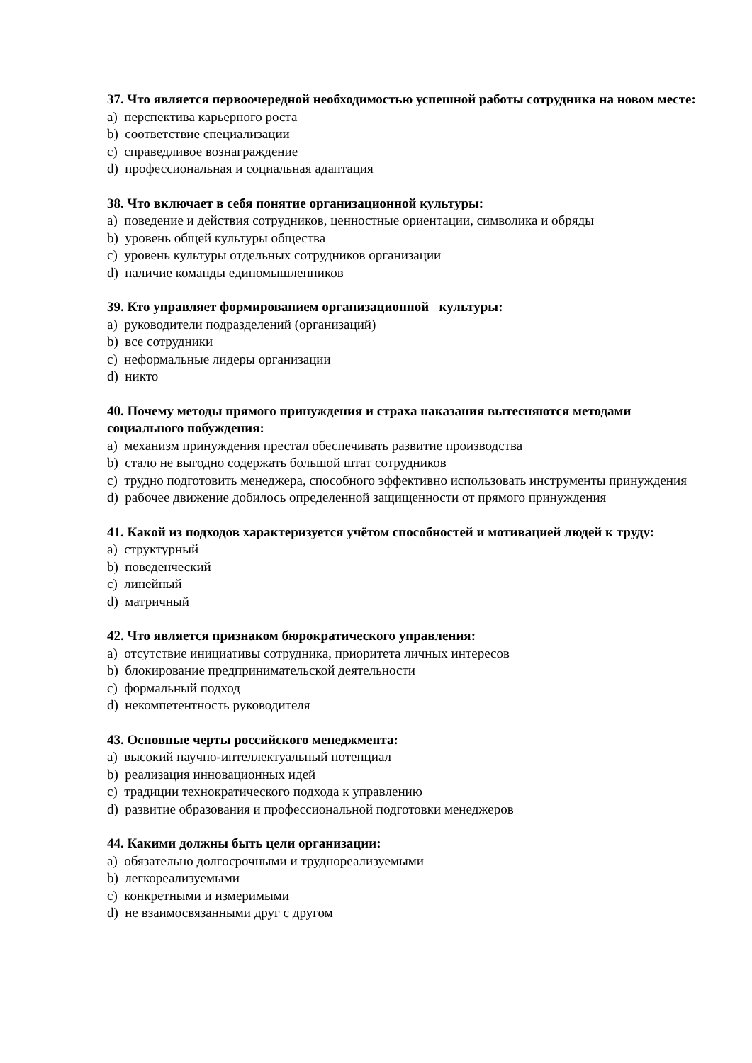37. Что является первоочередной необходимостью успешной работы сотрудника на новом месте:
a) перспектива карьерного роста
b) соответствие специализации
c) справедливое вознаграждение
d) профессиональная и социальная адаптация
38. Что включает в себя понятие организационной культуры:
a) поведение и действия сотрудников, ценностные ориентации, символика и обряды
b) уровень общей культуры общества
c) уровень культуры отдельных сотрудников организации
d) наличие команды единомышленников
39. Кто управляет формированием организационной культуры:
a) руководители подразделений (организаций)
b) все сотрудники
c) неформальные лидеры организации
d) никто
40. Почему методы прямого принуждения и страха наказания вытесняются методами социального побуждения:
a) механизм принуждения престал обеспечивать развитие производства
b) стало не выгодно содержать большой штат сотрудников
c) трудно подготовить менеджера, способного эффективно использовать инструменты принуждения
d) рабочее движение добилось определенной защищенности от прямого принуждения
41. Какой из подходов характеризуется учётом способностей и мотивацией людей к труду:
a) структурный
b) поведенческий
c) линейный
d) матричный
42. Что является признаком бюрократического управления:
a) отсутствие инициативы сотрудника, приоритета личных интересов
b) блокирование предпринимательской деятельности
c) формальный подход
d) некомпетентность руководителя
43. Основные черты российского менеджмента:
a) высокий научно-интеллектуальный потенциал
b) реализация инновационных идей
c) традиции технократического подхода к управлению
d) развитие образования и профессиональной подготовки менеджеров
44. Какими должны быть цели организации:
a) обязательно долгосрочными и трудно­реализуемыми
b) легкореализуемыми
c) конкретными и измеримыми
d) не взаимосвязанными друг с другом